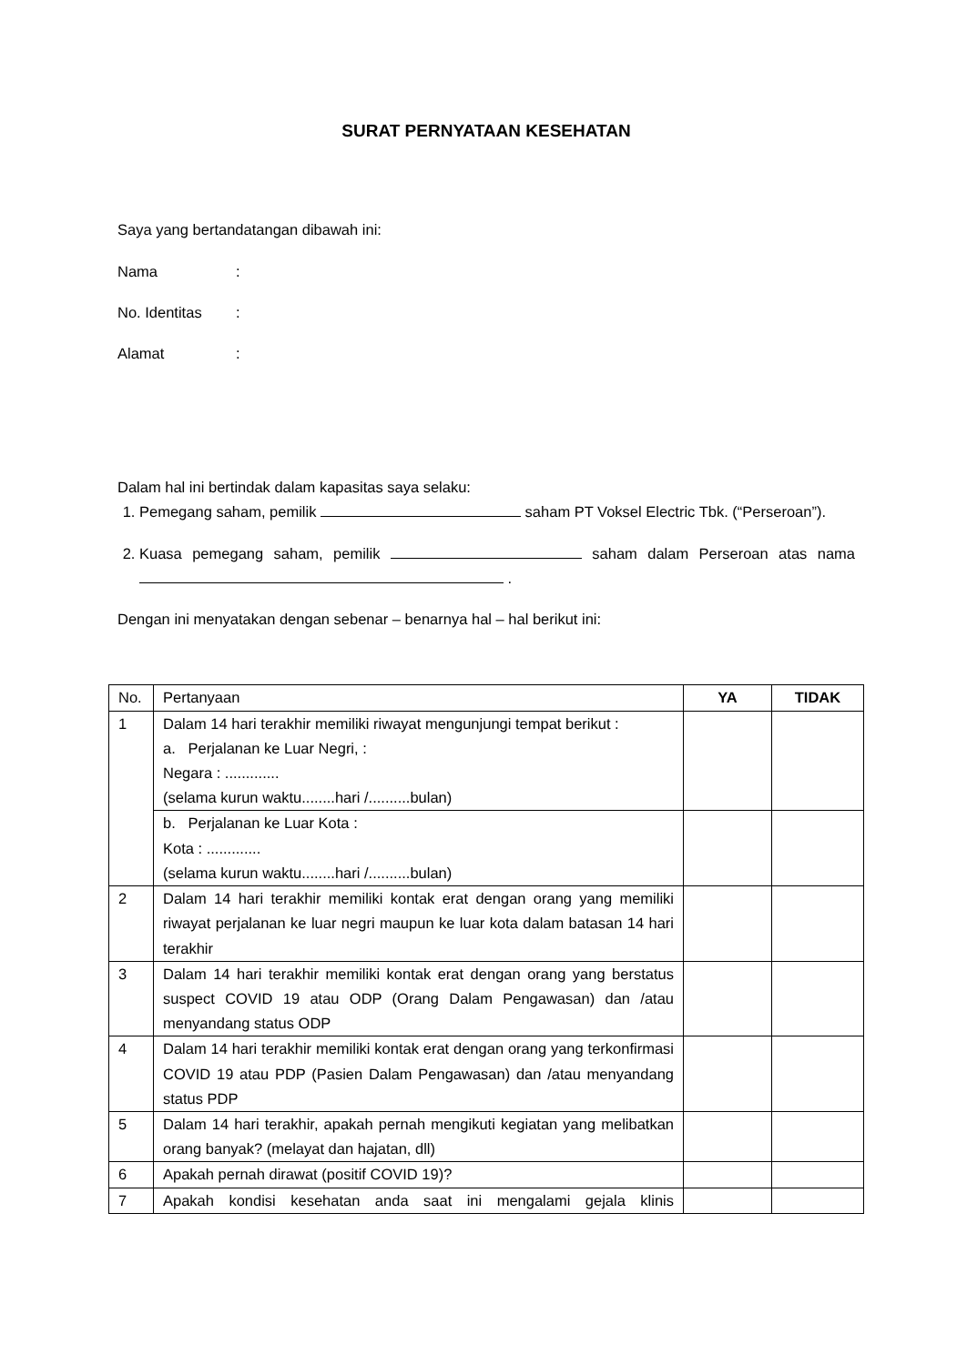SURAT PERNYATAAN KESEHATAN
Saya yang bertandatangan dibawah ini:
Nama:
No. Identitas:
Alamat:
Dalam hal ini bertindak dalam kapasitas saya selaku:
1. Pemegang saham, pemilik saham PT Voksel Electric Tbk. (“Perseroan”).
2. Kuasa pemegang saham, pemilik saham dalam Perseroan atas nama .
Dengan ini menyatakan dengan sebenar – benarnya hal – hal berikut ini:
| No. | Pertanyaan | YA | TIDAK |
| --- | --- | --- | --- |
| 1 | Dalam 14 hari terakhir memiliki riwayat mengunjungi tempat berikut : a. Perjalanan ke Luar Negri, : Negara : ............. (selama kurun waktu........hari /..........bulan) | | |
| | b. Perjalanan ke Luar Kota : Kota : ............. (selama kurun waktu........hari /..........bulan) | | |
| 2 | Dalam 14 hari terakhir memiliki kontak erat dengan orang yang memiliki riwayat perjalanan ke luar negri maupun ke luar kota dalam batasan 14 hari terakhir | | |
| 3 | Dalam 14 hari terakhir memiliki kontak erat dengan orang yang berstatus suspect COVID 19 atau ODP (Orang Dalam Pengawasan) dan /atau menyandang status ODP | | |
| 4 | Dalam 14 hari terakhir memiliki kontak erat dengan orang yang terkonfirmasi COVID 19 atau PDP (Pasien Dalam Pengawasan) dan /atau menyandang status PDP | | |
| 5 | Dalam 14 hari terakhir, apakah pernah mengikuti kegiatan yang melibatkan orang banyak? (melayat dan hajatan, dll) | | |
| 6 | Apakah pernah dirawat (positif COVID 19)? | | |
| 7 | Apakah kondisi kesehatan anda saat ini mengalami gejala klinis | | |